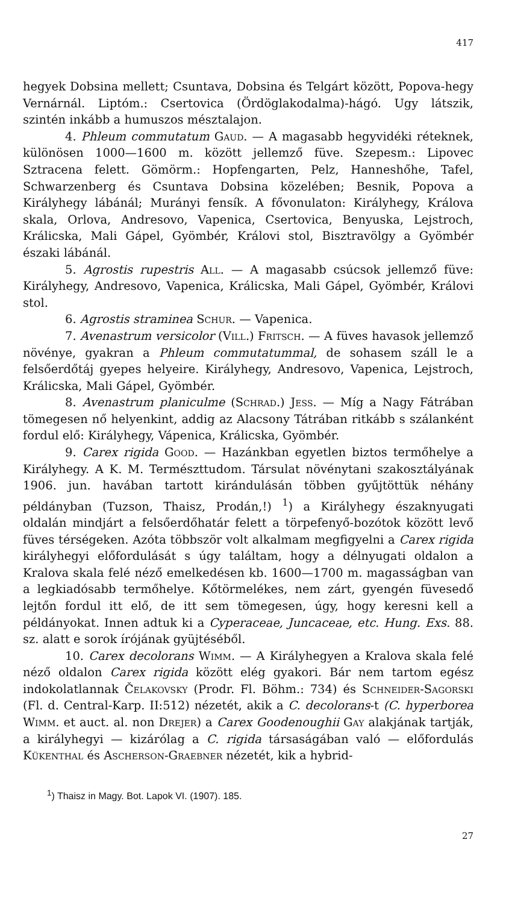417
hegyek Dobsina mellett; Csuntava, Dobsina és Telgárt között, Popova-hegy Vernárnál. Liptóm.: Csertovica (Ördöglakodalma)-hágó. Ugy látszik, szintén inkább a humuszos mésztalajon.
4. Phleum commutatum Gaud. — A magasabb hegyvidéki réteknek, különösen 1000—1600 m. között jellemző füve. Szepesm.: Lipovec Sztracena felett. Gömörm.: Hopfengarten, Pelz, Hanneshőhe, Tafel, Schwarzenberg és Csuntava Dobsina közelében; Besnik, Popova a Királyhegy lábánál; Murányi fensík. A fővonulaton: Királyhegy, Králova skala, Orlova, Andresovo, Vapenica, Csertovica, Benyuska, Lejstroch, Králicska, Mali Gápel, Gyömbér, Královi stol, Bisztravölgy a Gyömbér északi lábánál.
5. Agrostis rupestris All. — A magasabb csúcsok jellemző füve: Királyhegy, Andresovo, Vapenica, Králicska, Mali Gápel, Gyömbér, Královi stol.
6. Agrostis straminea Schur. — Vapenica.
7. Avenastrum versicolor (Vill.) Fritsch. — A füves havasok jellemző növénye, gyakran a Phleum commutatummal, de sohasem száll le a felsőerdőtáj gyepes helyeire. Királyhegy, Andresovo, Vapenica, Lejstroch, Králicska, Mali Gápel, Gyömbér.
8. Avenastrum planiculme (Schrad.) Jess. — Míg a Nagy Fátrában tömegesen nő helyenkint, addig az Alacsony Tátrában ritkább s szálanként fordul elő: Királyhegy, Vápenica, Králicska, Gyömbér.
9. Carex rigida Good. — Hazánkban egyetlen biztos termőhelye a Királyhegy. A K. M. Természttudom. Társulat növénytani szakosztályának 1906. jun. havában tartott kirándulásán többen gyűjtöttük néhány példányban (Tuzson, Thaisz, Prodán,!) <sup>1</sup>) a Királyhegy északnyugati oldalán mindjárt a felsőerdőhatár felett a törpefenyő-bozótok között levő füves térségeken. Azóta többször volt alkalmam megfigyelni a Carex rigida királyhegyi előfordulását s úgy találtam, hogy a délnyugati oldalon a Kralova skala felé néző emelkedésen kb. 1600—1700 m. magasságban van a legkiadósabb termőhelye. Kőtörmelékes, nem zárt, gyengén füvesedő lejtőn fordul itt elő, de itt sem tömegesen, úgy, hogy keresni kell a példányokat. Innen adtuk ki a Cyperaceae, Juncaceae, etc. Hung. Exs. 88. sz. alatt e sorok írójának gyüjtéséből.
10. Carex decolorans Wimm. — A Királyhegyen a Kralova skala felé néző oldalon Carex rigida között elég gyakori. Bár nem tartom egész indokolatlannak Čelakovsky (Prodr. Fl. Böhm.: 734) és Schneider-Sagorski (Fl. d. Central-Karp. II:512) nézetét, akik a C. decolorans-t (C. hyperborea Wimm. et auct. al. non Drejer) a Carex Goodenoughii Gay alakjának tartják, a királyhegyi — kizárólag a C. rigida társaságában való — előfordulás Kükenthal és Ascherson-Graebner nézetét, kik a hybrid-
<sup>1</sup>) Thaisz in Magy. Bot. Lapok VI. (1907). 185.
27